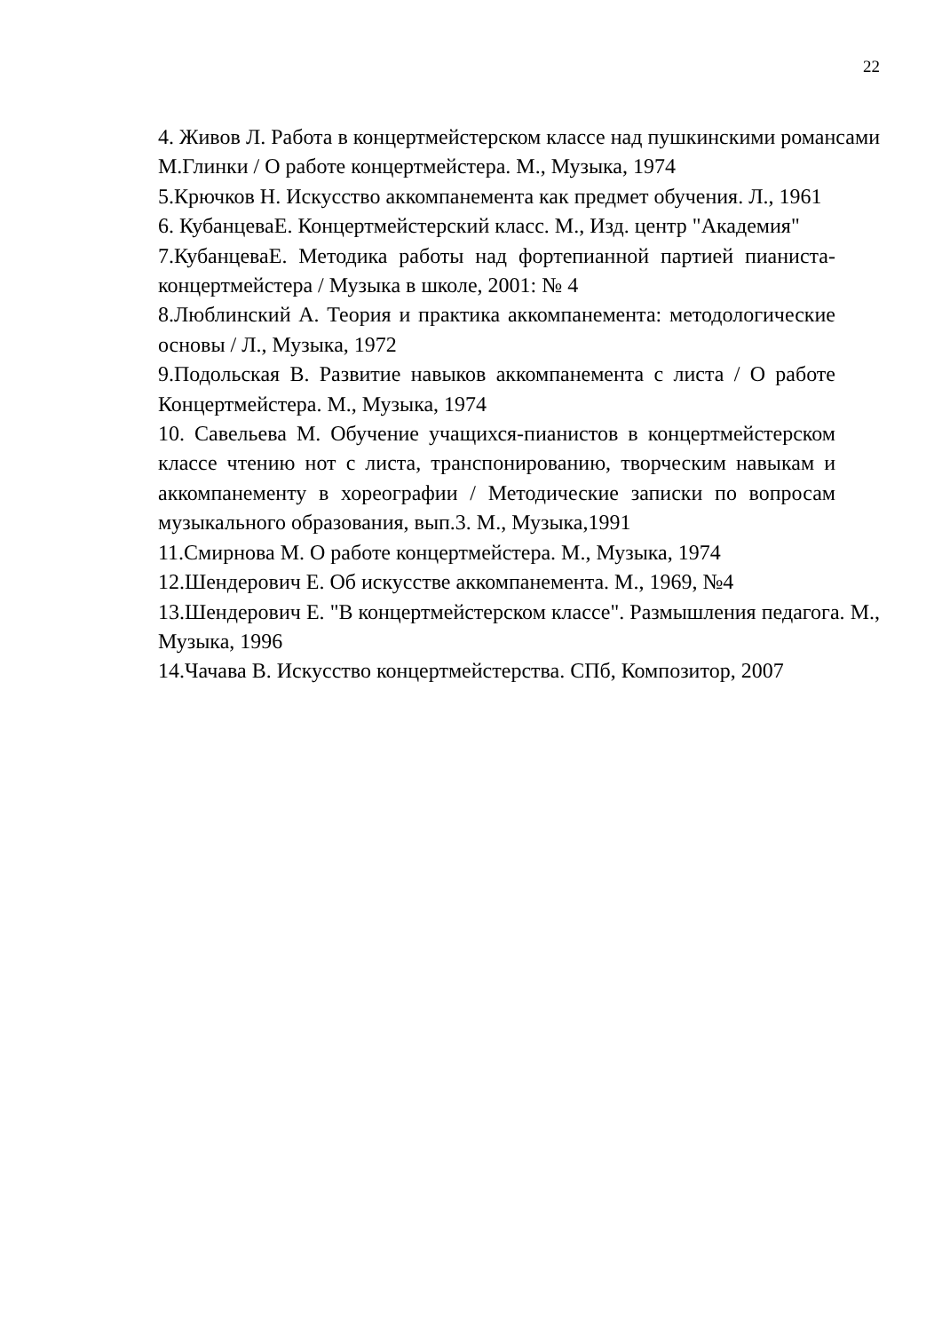22
4. Живов Л. Работа в концертмейстерском классе над пушкинскими романсами М.Глинки / О работе концертмейстера. М., Музыка, 1974
5.Крючков Н. Искусство аккомпанемента как предмет обучения. Л., 1961
6. КубанцеваЕ. Концертмейстерский класс. М., Изд. центр "Академия"
7.КубанцеваЕ. Методика работы над фортепианной партией пианиста-концертмейстера / Музыка в школе, 2001: № 4
8.Люблинский А. Теория и практика аккомпанемента: методологические основы / Л., Музыка, 1972
9.Подольская В. Развитие навыков аккомпанемента с листа / О работе Концертмейстера. М., Музыка, 1974
10. Савельева М. Обучение учащихся-пианистов в концертмейстерском классе чтению нот с листа, транспонированию, творческим навыкам и аккомпанементу в хореографии / Методические записки по вопросам музыкального образования, вып.3. М., Музыка,1991
11.Смирнова М. О работе концертмейстера. М., Музыка, 1974
12.Шендерович Е. Об искусстве аккомпанемента. М., 1969, №4
13.Шендерович Е. "В концертмейстерском классе". Размышления педагога. М., Музыка, 1996
14.Чачава В. Искусство концертмейстерства. СПб, Композитор, 2007